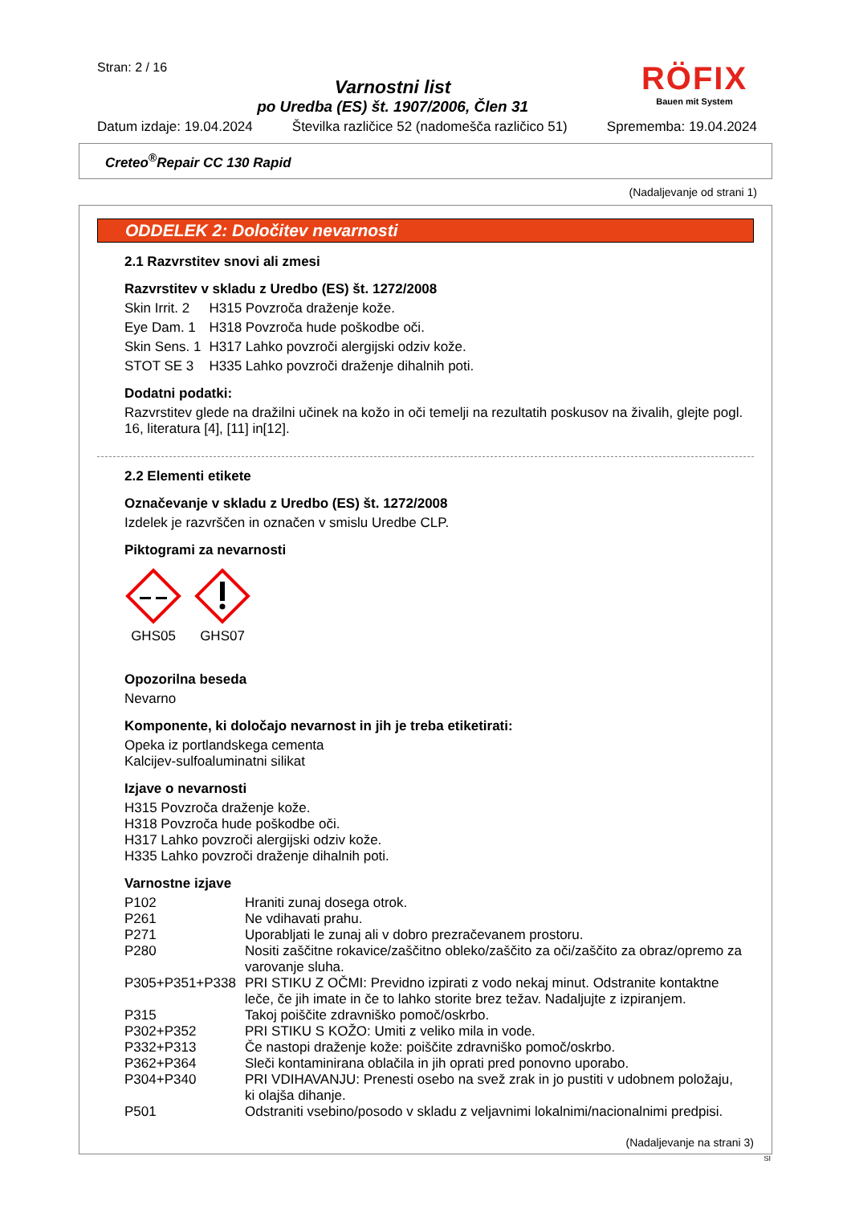Stran: 2 / 16
Varnostni list
po Uredba (ES) št. 1907/2006, Člen 31
RÖFIX
Bauen mit System
Datum izdaje: 19.04.2024 Številka različice 52 (nadomešča različico 51) Sprememba: 19.04.2024
Creteo<sup>®</sup>Repair CC 130 Rapid
(Nadaljevanje od strani 1)
ODDELEK 2: Določitev nevarnosti
2.1 Razvrstitev snovi ali zmesi
Razvrstitev v skladu z Uredbo (ES) št. 1272/2008
| Skin Irrit. 2 | H315 Povzroča draženje kože. |
| Eye Dam. 1 | H318 Povzroča hude poškodbe oči. |
| Skin Sens. 1 | H317 Lahko povzroči alergijski odziv kože. |
| STOT SE 3 | H335 Lahko povzroči draženje dihalnih poti. |
Dodatni podatki:
Razvrstitev glede na dražilni učinek na kožo in oči temelji na rezultatih poskusov na živalih, glejte pogl. 16, literatura [4], [11] in[12].
2.2 Elementi etikete
Označevanje v skladu z Uredbo (ES) št. 1272/2008
Izdelek je razvrščen in označen v smislu Uredbe CLP.
Piktogrami za nevarnosti
GHS05
GHS07
Opozorilna beseda
Nevarno
Komponente, ki določajo nevarnost in jih je treba etiketirati:
Opeka iz portlandskega cementa
Kalcijev-sulfoaluminatni silikat
Izjave o nevarnosti
H315 Povzroča draženje kože.
H318 Povzroča hude poškodbe oči.
H317 Lahko povzroči alergijski odziv kože.
H335 Lahko povzroči draženje dihalnih poti.
Varnostne izjave
| P102 | Hraniti zunaj dosega otrok. |
| P261 | Ne vdihavati prahu. |
| P271 | Uporabljati le zunaj ali v dobro prezračevanem prostoru. |
| P280 | Nositi zaščitne rokavice/zaščitno obleko/zaščito za oči/zaščito za obraz/opremo za varovanje sluha. |
| P305+P351+P338 | PRI STIKU Z OČMI: Previdno izpirati z vodo nekaj minut. Odstranite kontaktne leče, če jih imate in če to lahko storite brez težav. Nadaljujte z izpiranjem. |
| P315 | Takoj poiščite zdravniško pomoč/oskrbo. |
| P302+P352 | PRI STIKU S KOŽO: Umiti z veliko mila in vode. |
| P332+P313 | Če nastopi draženje kože: poiščite zdravniško pomoč/oskrbo. |
| P362+P364 | Sleči kontaminirana oblačila in jih oprati pred ponovno uporabo. |
| P304+P340 | PRI VDIHAVANJU: Prenesti osebo na svež zrak in jo pustiti v udobnem položaju, ki olajša dihanje. |
| P501 | Odstraniti vsebino/posodo v skladu z veljavnimi lokalnimi/nacionalnimi predpisi. |
(Nadaljevanje na strani 3)
SI